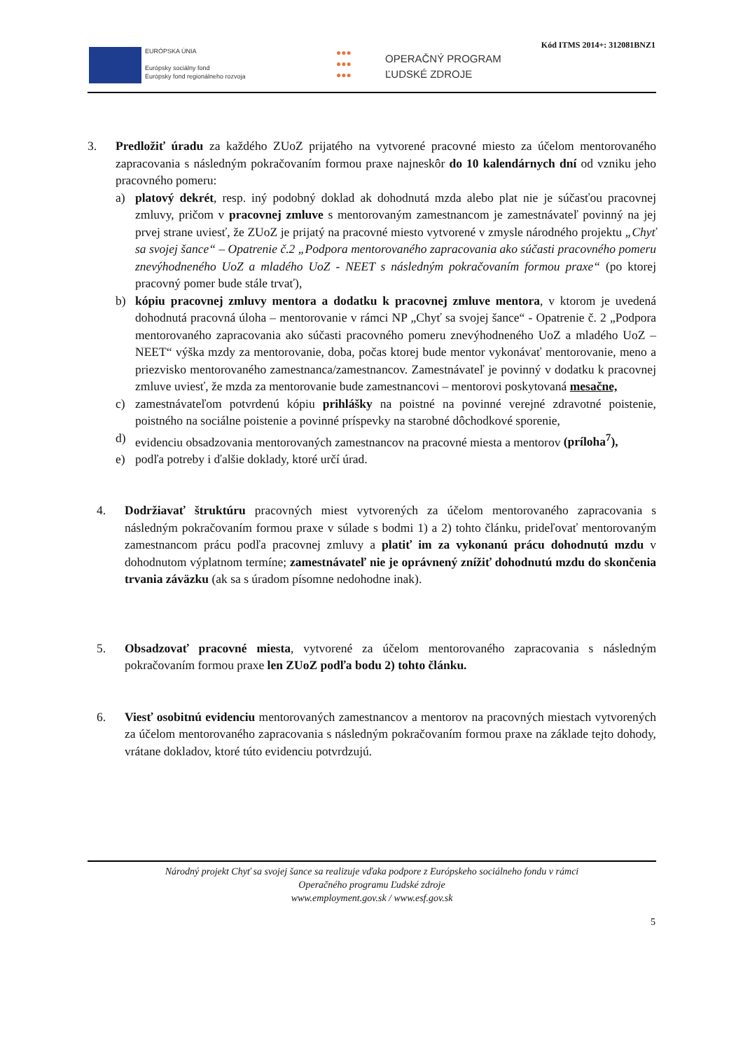Kód ITMS 2014+: 312081BNZ1
EURÓPSKA ÚNIA
Európsky sociálny fond
Európsky fond regionálneho rozvoja
●●●
●●●
●●●
OPERAČNÝ PROGRAM
ĽUDSKÉ ZDROJE
3. Predložiť úradu za každého ZUoZ prijatého na vytvorené pracovné miesto za účelom mentorovaného zapracovania s následným pokračovaním formou praxe najneskôr do 10 kalendárnych dní od vzniku jeho pracovného pomeru:
a) platový dekrét, resp. iný podobný doklad ak dohodnutá mzda alebo plat nie je súčasťou pracovnej zmluvy, pričom v pracovnej zmluve s mentorovaným zamestnancom je zamestnávateľ povinný na jej prvej strane uviesť, že ZUoZ je prijatý na pracovné miesto vytvorené v zmysle národného projektu „Chyť sa svojej šance“ – Opatrenie č.2 „Podpora mentorovaného zapracovania ako súčasti pracovného pomeru znevýhodneného UoZ a mladého UoZ - NEET s následným pokračovaním formou praxe“ (po ktorej pracovný pomer bude stále trvať),
b) kópiu pracovnej zmluvy mentora a dodatku k pracovnej zmluve mentora, v ktorom je uvedená dohodnutá pracovná úloha – mentorovanie v rámci NP „Chyť sa svojej šance“ - Opatrenie č. 2 „Podpora mentorovaného zapracovania ako súčasti pracovného pomeru znevýhodneného UoZ a mladého UoZ – NEET“ výška mzdy za mentorovanie, doba, počas ktorej bude mentor vykonávať mentorovanie, meno a priezvisko mentorovaného zamestnanca/zamestnancov. Zamestnávateľ je povinný v dodatku k pracovnej zmluve uviesť, že mzda za mentorovanie bude zamestnancovi – mentorovi poskytovaná mesačne,
c) zamestnávateľom potvrdenú kópiu prihlášky na poistné na povinné verejné zdravotné poistenie, poistného na sociálne poistenie a povinné príspevky na starobné dôchodkové sporenie,
d) evidenciu obsadzovania mentorovaných zamestnancov na pracovné miesta a mentorov (príloha<sup>7</sup>),
e) podľa potreby i ďalšie doklady, ktoré určí úrad.
4. Dodržiavať štruktúru pracovných miest vytvorených za účelom mentorovaného zapracovania s následným pokračovaním formou praxe v súlade s bodmi 1) a 2) tohto článku, prideľovať mentorovaným zamestnancom prácu podľa pracovnej zmluvy a platiť im za vykonanú prácu dohodnutú mzdu v dohodnutom výplatnom termíne; zamestnávateľ nie je oprávnený znížiť dohodnutú mzdu do skončenia trvania záväzku (ak sa s úradom písomne nedohodne inak).
5. Obsadzovať pracovné miesta, vytvorené za účelom mentorovaného zapracovania s následným pokračovaním formou praxe len ZUoZ podľa bodu 2) tohto článku.
6. Viesť osobitnú evidenciu mentorovaných zamestnancov a mentorov na pracovných miestach vytvorených za účelom mentorovaného zapracovania s následným pokračovaním formou praxe na základe tejto dohody, vrátane dokladov, ktoré túto evidenciu potvrdzujú.
Národný projekt Chyť sa svojej šance sa realizuje vďaka podpore z Európskeho sociálneho fondu v rámci
Operačného programu Ľudské zdroje
www.employment.gov.sk / www.esf.gov.sk
5